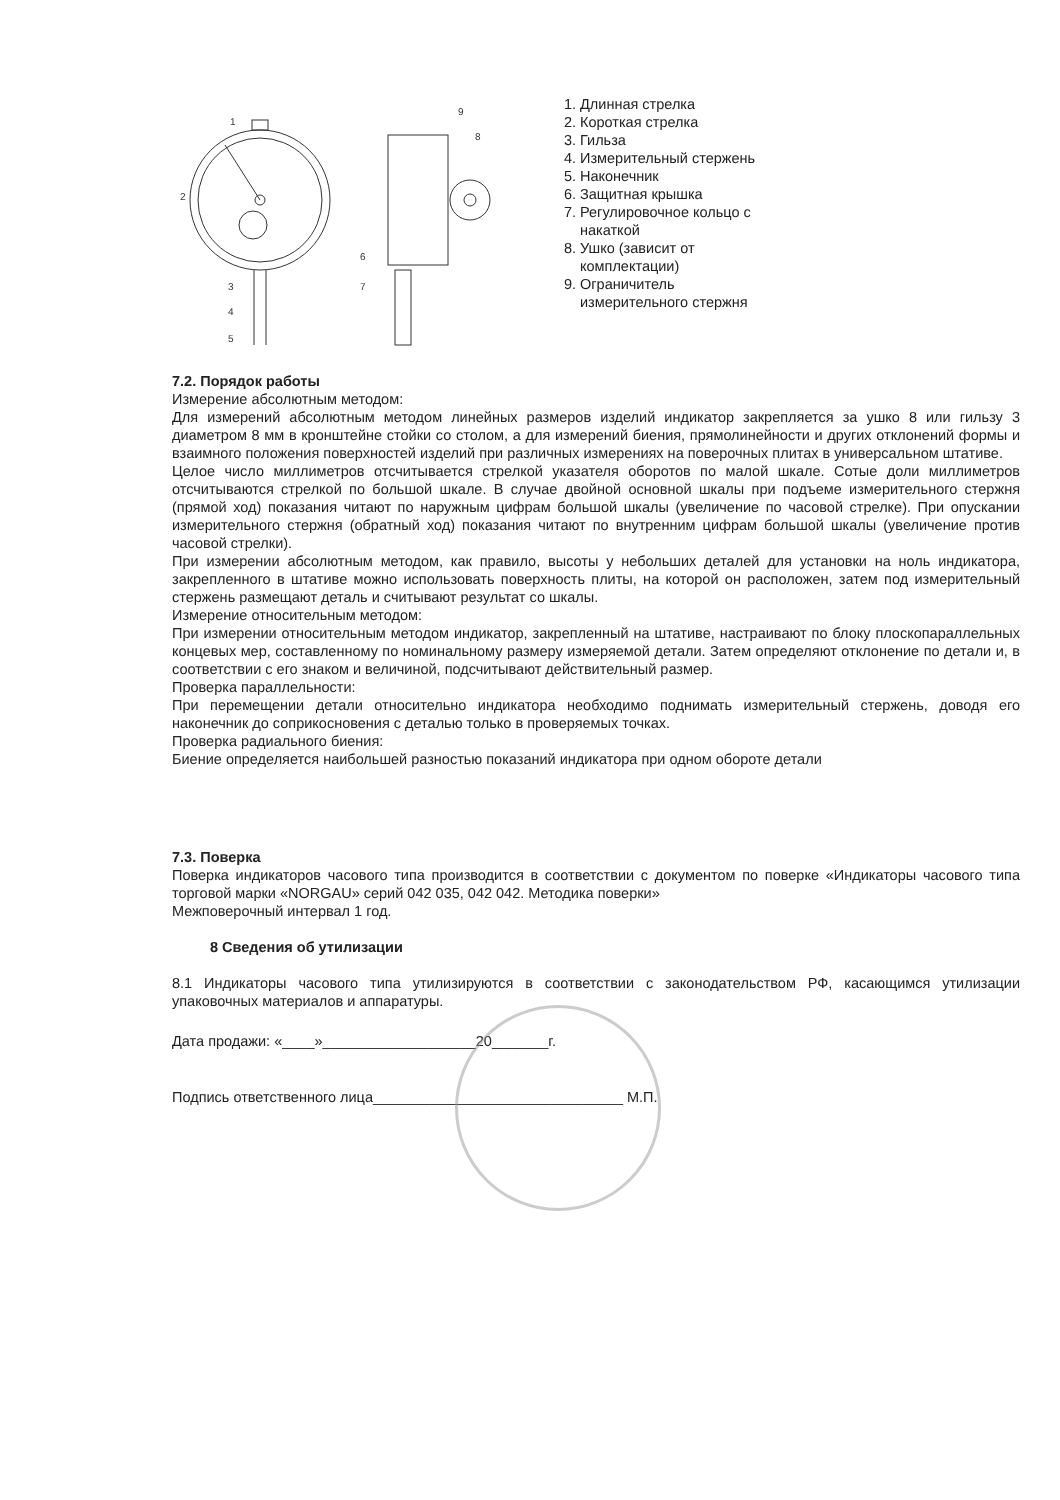1
2
3
4
5
6
7
8
9
1. Длинная стрелка
2. Короткая стрелка
3. Гильза
4. Измерительный стержень
5. Наконечник
6. Защитная крышка
7. Регулировочное кольцо с накаткой
8. Ушко (зависит от комплектации)
9. Ограничитель измерительного стержня
7.2. Порядок работы
Измерение абсолютным методом:
Для измерений абсолютным методом линейных размеров изделий индикатор закрепляется за ушко 8 или гильзу 3 диаметром 8 мм в кронштейне стойки со столом, а для измерений биения, прямолинейности и других отклонений формы и взаимного положения поверхностей изделий при различных измерениях на поверочных плитах в универсальном штативе.
Целое число миллиметров отсчитывается стрелкой указателя оборотов по малой шкале. Сотые доли миллиметров отсчитываются стрелкой по большой шкале. В случае двойной основной шкалы при подъеме измерительного стержня (прямой ход) показания читают по наружным цифрам большой шкалы (увеличение по часовой стрелке). При опускании измерительного стержня (обратный ход) показания читают по внутренним цифрам большой шкалы (увеличение против часовой стрелки).
При измерении абсолютным методом, как правило, высоты у небольших деталей для установки на ноль индикатора, закрепленного в штативе можно использовать поверхность плиты, на которой он расположен, затем под измерительный стержень размещают деталь и считывают результат со шкалы.
Измерение относительным методом:
При измерении относительным методом индикатор, закрепленный на штативе, настраивают по блоку плоскопараллельных концевых мер, составленному по номинальному размеру измеряемой детали. Затем определяют отклонение по детали и, в соответствии с его знаком и величиной, подсчитывают действительный размер.
Проверка параллельности:
При перемещении детали относительно индикатора необходимо поднимать измерительный стержень, доводя его наконечник до соприкосновения с деталью только в проверяемых точках.
Проверка радиального биения:
Биение определяется наибольшей разностью показаний индикатора при одном обороте детали
7.3. Поверка
Поверка индикаторов часового типа производится в соответствии с документом по поверке «Индикаторы часового типа торговой марки «NORGAU» серий 042 035, 042 042. Методика поверки»
Межповерочный интервал 1 год.
8 Сведения об утилизации
8.1 Индикаторы часового типа утилизируются в соответствии с законодательством РФ, касающимся утилизации упаковочных материалов и аппаратуры.
Дата продажи: «____»___________________20_______г.
Подпись ответственного лица_______________________________ М.П.